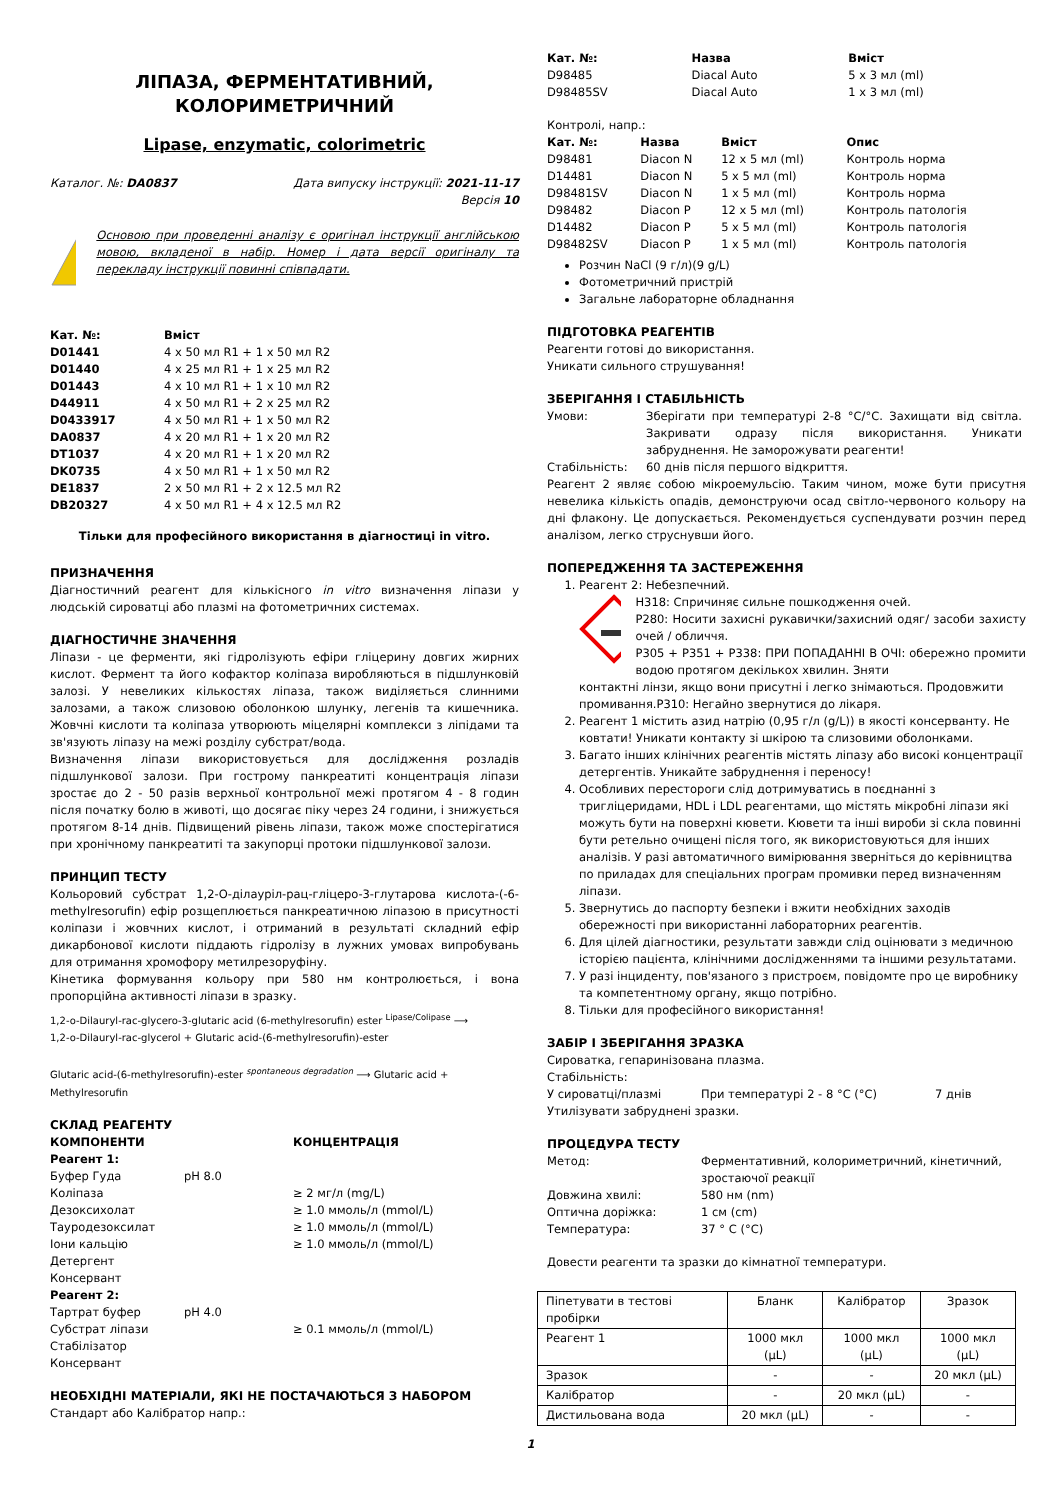ЛІПАЗА, ФЕРМЕНТАТИВНИЙ,
КОЛОРИМЕТРИЧНИЙ
Lipase, enzymatic, colorimetric
Каталог. №: DA0837 Дата випуску інструкції: 2021-11-17
Версія 10
Основою при проведенні аналізу є оригінал інструкції англійською мовою, вкладеної в набір. Номер і дата версії оригіналу та перекладу інструкції повинні співпадати.
| Кат. №: | Вміст |
| --- | --- |
| D01441 | 4 x 50 мл R1 + 1 x 50 мл R2 |
| D01440 | 4 x 25 мл R1 + 1 x 25 мл R2 |
| D01443 | 4 x 10 мл R1 + 1 x 10 мл R2 |
| D44911 | 4 x 50 мл R1 + 2 x 25 мл R2 |
| D0433917 | 4 x 50 мл R1 + 1 x 50 мл R2 |
| DA0837 | 4 x 20 мл R1 + 1 x 20 мл R2 |
| DT1037 | 4 x 20 мл R1 + 1 x 20 мл R2 |
| DK0735 | 4 x 50 мл R1 + 1 x 50 мл R2 |
| DE1837 | 2 x 50 мл R1 + 2 x 12.5 мл R2 |
| DB20327 | 4 x 50 мл R1 + 4 x 12.5 мл R2 |
Тільки для професійного використання в діагностиці in vitro.
ПРИЗНАЧЕННЯ
Діагностичний реагент для кількісного in vitro визначення ліпази у людській сироватці або плазмі на фотометричних системах.
ДІАГНОСТИЧНЕ ЗНАЧЕННЯ
Ліпази - це ферменти, які гідролізують ефіри гліцерину довгих жирних кислот. Фермент та його кофактор коліпаза виробляються в підшлунковій залозі. У невеликих кількостях ліпаза, також виділяється слинними залозами, а також слизовою оболонкою шлунку, легенів та кишечника. Жовчні кислоти та коліпаза утворюють міцелярні комплекси з ліпідами та зв'язують ліпазу на межі розділу субстрат/вода.
Визначення ліпази використовується для дослідження розладів підшлункової залози. При гострому панкреатиті концентрація ліпази зростає до 2 - 50 разів верхньої контрольної межі протягом 4 - 8 годин після початку болю в животі, що досягає піку через 24 години, і знижується протягом 8-14 днів. Підвищений рівень ліпази, також може спостерігатися при хронічному панкреатиті та закупорці протоки підшлункової залози.
ПРИНЦИП ТЕСТУ
Кольоровий субстрат 1,2-О-ділауріл-рац-гліцеро-3-глутарова кислота-(-6-methylresorufin) ефір розщеплюється панкреатичною ліпазою в присутності коліпази і жовчних кислот, і отриманий в результаті складний ефір дикарбонової кислоти піддають гідролізу в лужних умовах випробувань для отримання хромофору метилрезоруфіну.
Кінетика формування кольору при 580 нм контролюється, і вона пропорційна активності ліпази в зразку.
1,2-o-Dilauryl-rac-glycero-3-glutaric acid (6-methylresorufin) ester <sup>Lipase/Colipase</sup> ⟶
1,2-o-Dilauryl-rac-glycerol + Glutaric acid-(6-methylresorufin)-ester
Glutaric acid-(6-methylresorufin)-ester <sup>spontaneous degradation</sup> ⟶ Glutaric acid + Methylresorufin
СКЛАД РЕАГЕНТУ
| КОМПОНЕНТИ | | КОНЦЕНТРАЦІЯ |
| --- | --- | --- |
| Реагент 1: | | |
| Буфер Гуда | pH 8.0 | |
| Коліпаза | | ≥ 2 мг/л (mg/L) |
| Дезоксихолат | | ≥ 1.0 ммоль/л (mmol/L) |
| Тауродезоксилат | | ≥ 1.0 ммоль/л (mmol/L) |
| Іони кальцію | | ≥ 1.0 ммоль/л (mmol/L) |
| Детергент | | |
| Консервант | | |
| Реагент 2: | | |
| Тартрат буфер | pH 4.0 | |
| Субстрат ліпази | | ≥ 0.1 ммоль/л (mmol/L) |
| Стабілізатор | | |
| Консервант | | |
НЕОБХІДНІ МАТЕРІАЛИ, ЯКІ НЕ ПОСТАЧАЮТЬСЯ З НАБОРОМ
Стандарт або Калібратор напр.:
| Кат. №: | Назва | Вміст |
| --- | --- | --- |
| D98485 | Diacal Auto | 5 x 3 мл (ml) |
| D98485SV | Diacal Auto | 1 x 3 мл (ml) |
Контролі, напр.:
| Кат. №: | Назва | Вміст | Опис |
| --- | --- | --- | --- |
| D98481 | Diacon N | 12 x 5 мл (ml) | Контроль норма |
| D14481 | Diacon N | 5 x 5 мл (ml) | Контроль норма |
| D98481SV | Diacon N | 1 x 5 мл (ml) | Контроль норма |
| D98482 | Diacon P | 12 x 5 мл (ml) | Контроль патологія |
| D14482 | Diacon P | 5 x 5 мл (ml) | Контроль патологія |
| D98482SV | Diacon P | 1 x 5 мл (ml) | Контроль патологія |
Розчин NaCl (9 г/л)(9 g/L)
Фотометричний пристрій
Загальне лабораторне обладнання
ПІДГОТОВКА РЕАГЕНТІВ
Реагенти готові до використання.
Уникати сильного струшування!
ЗБЕРІГАННЯ І СТАБІЛЬНІСТЬ
| Умови: | Зберігати при температурі 2-8 °C/°C. Захищати від світла. Закривати одразу після використання. Уникати забруднення. Не заморожувати реагенти! |
| Стабільність: | 60 днів після першого відкриття. |
Реагент 2 являє собою мікроемульсію. Таким чином, може бути присутня невелика кількість опадів, демонструючи осад світло-червоного кольору на дні флакону. Це допускається. Рекомендується суспендувати розчин перед аналізом, легко струснувши його.
ПОПЕРЕДЖЕННЯ ТА ЗАСТЕРЕЖЕННЯ
1. Реагент 2: Небезпечний.
H318: Спричиняє сильне пошкодження очей.
P280: Носити захисні рукавички/захисний одяг/ засоби захисту очей / обличчя.
P305 + P351 + P338: ПРИ ПОПАДАННІ В ОЧІ: обережно промити водою протягом декількох хвилин. Зняти
контактні лінзи, якщо вони присутні і легко знімаються. Продовжити промивання.P310: Негайно звернутися до лікаря.
2. Реагент 1 містить азид натрію (0,95 г/л (g/L)) в якості консерванту. Не ковтати! Уникати контакту зі шкірою та слизовими оболонками.
3. Багато інших клінічних реагентів містять ліпазу або високі концентрації детергентів. Уникайте забруднення і переносу!
4. Особливих перестороги слід дотримуватись в поєднанні з тригліцеридами, HDL і LDL реагентами, що містять мікробні ліпази які можуть бути на поверхні кювети. Кювети та інші вироби зі скла повинні бути ретельно очищені після того, як використовуються для інших аналізів. У разі автоматичного вимірювання зверніться до керівництва по приладах для спеціальних програм промивки перед визначенням ліпази.
5. Звернутись до паспорту безпеки і вжити необхідних заходів обережності при використанні лабораторних реагентів.
6. Для цілей діагностики, результати завжди слід оцінювати з медичною історією пацієнта, клінічними дослідженнями та іншими результатами.
7. У разі інциденту, пов'язаного з пристроєм, повідомте про це виробнику та компетентному органу, якщо потрібно.
8. Тільки для професійного використання!
ЗАБІР І ЗБЕРІГАННЯ ЗРАЗКА
Сироватка, гепаринізована плазма.
Стабільність:
| У сироватці/плазмі | При температурі 2 - 8 °C (°C) | 7 днів |
Утилізувати забруднені зразки.
ПРОЦЕДУРА ТЕСТУ
| Метод: | Ферментативний, колориметричний, кінетичний, зростаючої реакції |
| Довжина хвилі: | 580 нм (nm) |
| Оптична доріжка: | 1 см (cm) |
| Температура: | 37 ° C (°C) |
Довести реагенти та зразки до кімнатної температури.
| Піпетувати в тестові пробірки | Бланк | Калібратор | Зразок |
| Реагент 1 | 1000 мкл (µL) | 1000 мкл (µL) | 1000 мкл (µL) |
| Зразок | - | - | 20 мкл (µL) |
| Калібратор | - | 20 мкл (µL) | - |
| Дистильована вода | 20 мкл (µL) | - | - |
1